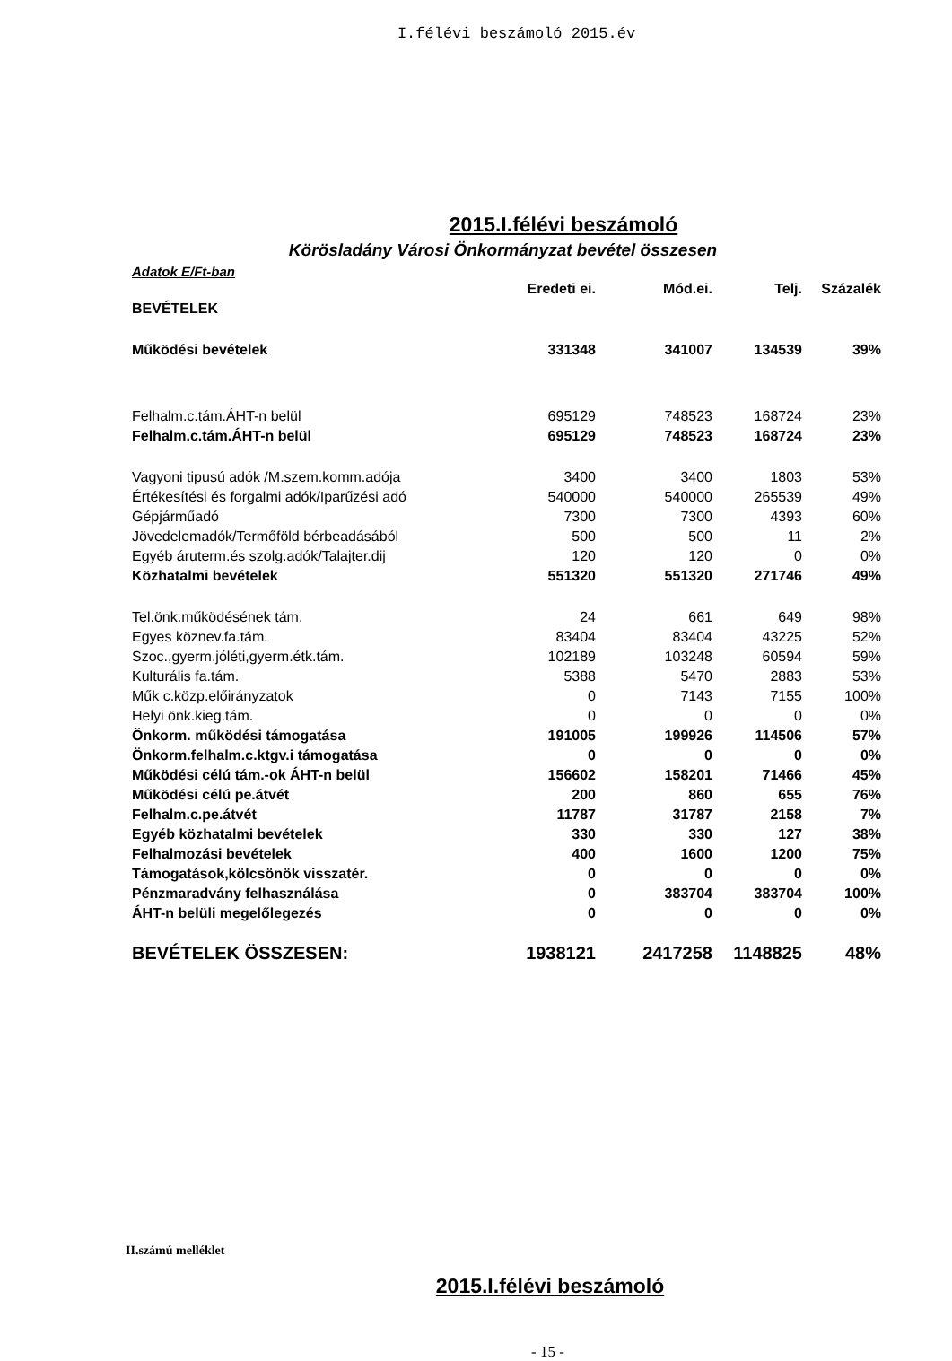I.félévi beszámoló 2015.év
2015.I.félévi beszámoló
Körösladány Városi Önkormányzat bevétel összesen
Adatok E/Ft-ban
| | Eredeti ei. | Mód.ei. | Telj. | Százalék |
| --- | --- | --- | --- | --- |
| BEVÉTELEK | | | | |
| Működési bevételek | 331348 | 341007 | 134539 | 39% |
| Felhalm.c.tám.ÁHT-n belül | 695129 | 748523 | 168724 | 23% |
| Felhalm.c.tám.ÁHT-n belül | 695129 | 748523 | 168724 | 23% |
| Vagyoni tipusú adók /M.szem.komm.adója | 3400 | 3400 | 1803 | 53% |
| Értékesítési és forgalmi adók/Iparűzési adó | 540000 | 540000 | 265539 | 49% |
| Gépjárműadó | 7300 | 7300 | 4393 | 60% |
| Jövedelemadók/Termőföld bérbeadásából | 500 | 500 | 11 | 2% |
| Egyéb áruterm.és szolg.adók/Talajter.dij | 120 | 120 | 0 | 0% |
| Közhatalmi bevételek | 551320 | 551320 | 271746 | 49% |
| Tel.önk.működésének tám. | 24 | 661 | 649 | 98% |
| Egyes köznev.fa.tám. | 83404 | 83404 | 43225 | 52% |
| Szoc.,gyerm.jóléti,gyerm.étk.tám. | 102189 | 103248 | 60594 | 59% |
| Kulturális fa.tám. | 5388 | 5470 | 2883 | 53% |
| Műk c.közp.előirányzatok | 0 | 7143 | 7155 | 100% |
| Helyi önk.kieg.tám. | 0 | 0 | 0 | 0% |
| Önkorm. működési támogatása | 191005 | 199926 | 114506 | 57% |
| Önkorm.felhalm.c.ktgv.i támogatása | 0 | 0 | 0 | 0% |
| Működési célú tám.-ok ÁHT-n belül | 156602 | 158201 | 71466 | 45% |
| Működési célú pe.átvét | 200 | 860 | 655 | 76% |
| Felhalm.c.pe.átvét | 11787 | 31787 | 2158 | 7% |
| Egyéb közhatalmi bevételek | 330 | 330 | 127 | 38% |
| Felhalmozási bevételek | 400 | 1600 | 1200 | 75% |
| Támogatások,kölcsönök visszatér. | 0 | 0 | 0 | 0% |
| Pénzmaradvány felhasználása | 0 | 383704 | 383704 | 100% |
| ÁHT-n belüli megelőlegezés | 0 | 0 | 0 | 0% |
| BEVÉTELEK ÖSSZESEN: | 1938121 | 2417258 | 1148825 | 48% |
II.számú melléklet
2015.I.félévi beszámoló
- 15 -